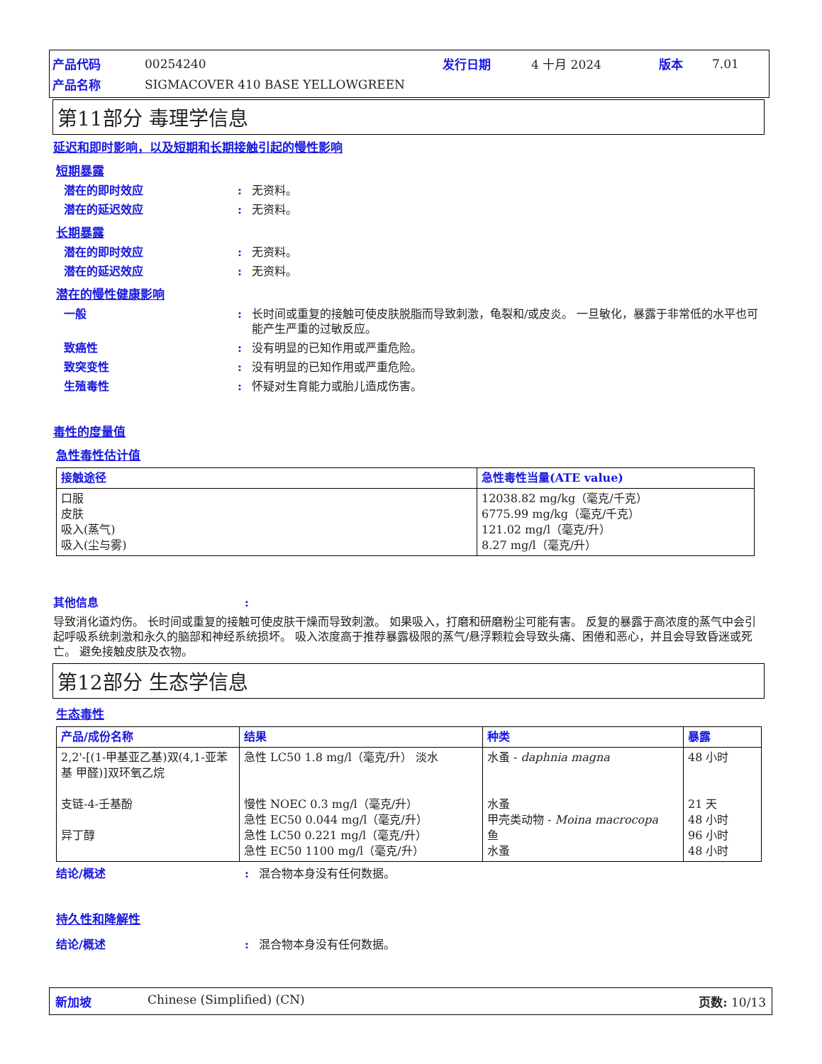| 产品代码 | 00254240 | 发行日期 | 4 十月 2024 | 版本 | 7.01 |
| 产品名称 | SIGMACOVER 410 BASE YELLOWGREEN | | | | |
第11部分 毒理学信息
延迟和即时影响，以及短期和长期接触引起的慢性影响
短期暴露
潜在的即时效应: 无资料。
潜在的延迟效应: 无资料。
长期暴露
潜在的即时效应: 无资料。
潜在的延迟效应: 无资料。
潜在的慢性健康影响
一般: 长时间或重复的接触可使皮肤脱脂而导致刺激，龟裂和/或皮炎。 一旦敏化，暴露于非常低的水平也可能产生严重的过敏反应。
致癌性: 没有明显的已知作用或严重危险。
致突变性: 没有明显的已知作用或严重危险。
生殖毒性: 怀疑对生育能力或胎儿造成伤害。
毒性的度量值
急性毒性估计值
| 接触途径 | 急性毒性当量(ATE value) |
| --- | --- |
| 口服 皮肤 吸入(蒸气) 吸入(尘与雾) | 12038.82 mg/kg（毫克/千克） 6775.99 mg/kg（毫克/千克） 121.02 mg/l（毫克/升） 8.27 mg/l（毫克/升） |
其他信息:
导致消化道灼伤。 长时间或重复的接触可使皮肤干燥而导致刺激。 如果吸入，打磨和研磨粉尘可能有害。 反复的暴露于高浓度的蒸气中会引起呼吸系统刺激和永久的脑部和神经系统损坏。 吸入浓度高于推荐暴露极限的蒸气/悬浮颗粒会导致头痛、困倦和恶心，并且会导致昏迷或死亡。 避免接触皮肤及衣物。
第12部分 生态学信息
生态毒性
| 产品/成份名称 | 结果 | 种类 | 暴露 |
| --- | --- | --- | --- |
| 2,2'-[(1-甲基亚乙基)双(4,1-亚苯基 甲醛)]双环氧乙烷 支链-4-壬基酚 异丁醇 | 急性 LC50 1.8 mg/l（毫克/升） 淡水 慢性 NOEC 0.3 mg/l（毫克/升） 急性 EC50 0.044 mg/l（毫克/升） 急性 LC50 0.221 mg/l（毫克/升） 急性 EC50 1100 mg/l（毫克/升） | 水蚤 - daphnia magna 水蚤 甲壳类动物 - Moina macrocopa 鱼 水蚤 | 48 小时 21 天 48 小时 96 小时 48 小时 |
结论/概述: 混合物本身没有任何数据。
持久性和降解性
结论/概述: 混合物本身没有任何数据。
新加坡 Chinese (Simplified) (CN) 页数: 10/13